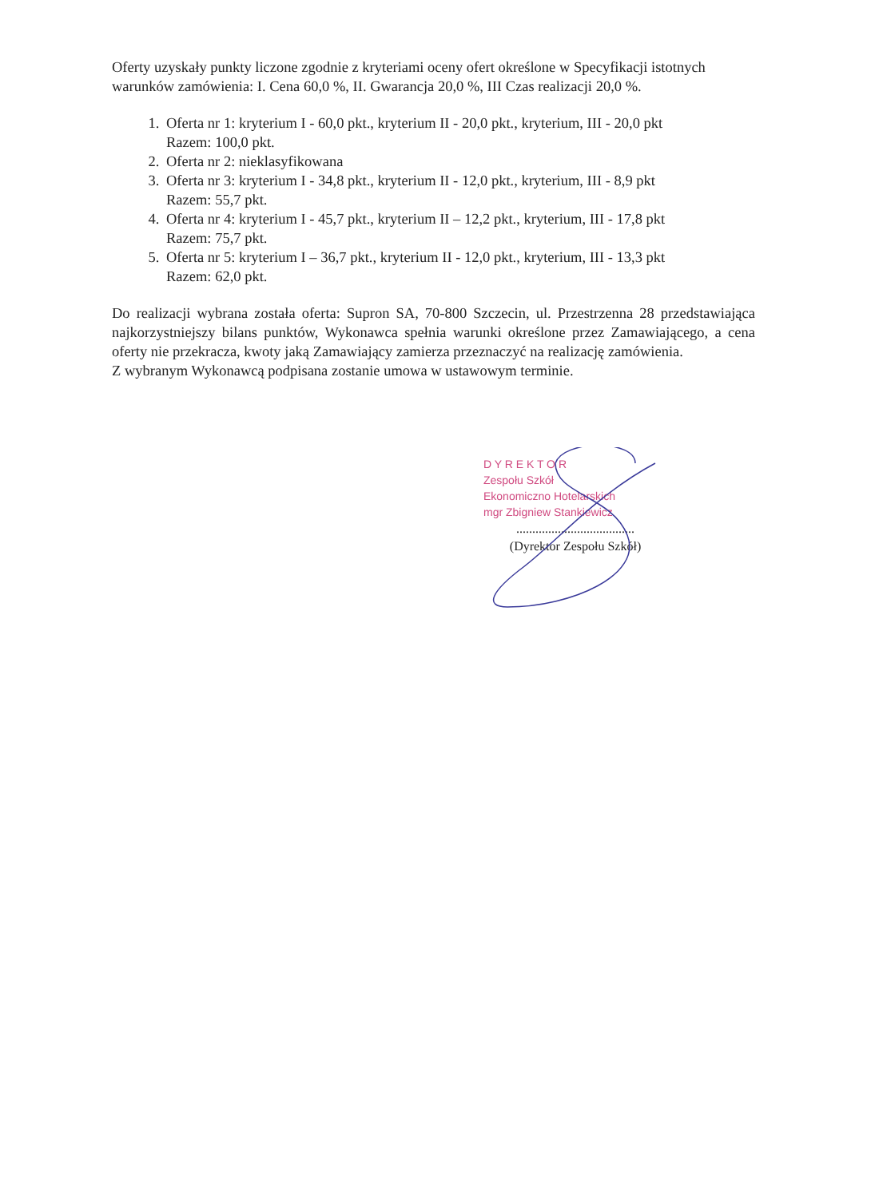Oferty uzyskały punkty liczone zgodnie z kryteriami oceny ofert określone w Specyfikacji istotnych warunków zamówienia: I. Cena 60,0 %, II. Gwarancja 20,0 %, III Czas realizacji 20,0 %.
1. Oferta nr 1: kryterium I - 60,0 pkt., kryterium II - 20,0 pkt., kryterium, III - 20,0 pkt
Razem: 100,0 pkt.
2. Oferta nr 2: nieklasyfikowana
3. Oferta nr 3: kryterium I - 34,8 pkt., kryterium II - 12,0 pkt., kryterium, III - 8,9 pkt
Razem: 55,7 pkt.
4. Oferta nr 4: kryterium I - 45,7 pkt., kryterium II – 12,2 pkt., kryterium, III - 17,8 pkt
Razem: 75,7 pkt.
5. Oferta nr 5: kryterium I – 36,7 pkt., kryterium II - 12,0 pkt., kryterium, III - 13,3 pkt
Razem: 62,0 pkt.
Do realizacji wybrana została oferta: Supron SA, 70-800 Szczecin, ul. Przestrzenna 28 przedstawiająca najkorzystniejszy bilans punktów, Wykonawca spełnia warunki określone przez Zamawiającego, a cena oferty nie przekracza, kwoty jaką Zamawiający zamierza przeznaczyć na realizację zamówienia.
Z wybranym Wykonawcą podpisana zostanie umowa w ustawowym terminie.
D Y R E K T O R
Zespołu Szkół
Ekonomiczno Hotelarskich
mgr Zbigniew Stankiewicz
.....................................
(Dyrektor Zespołu Szkół)